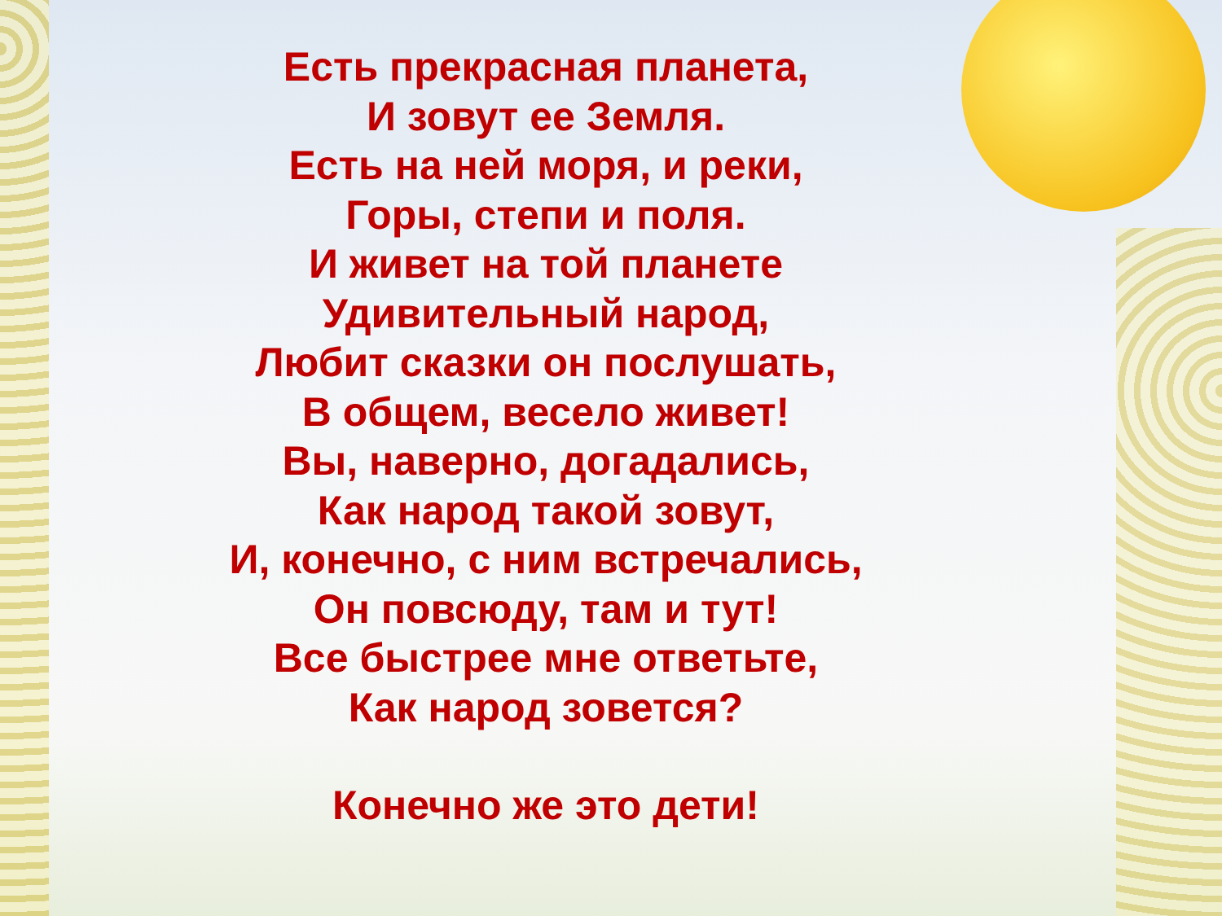Есть прекрасная планета,
И зовут ее Земля.
Есть на ней моря, и реки,
Горы, степи и поля.
И живет на той планете
Удивительный народ,
Любит сказки он послушать,
В общем, весело живет!
Вы, наверно, догадались,
Как народ такой зовут,
И, конечно, с ним встречались,
Он повсюду, там и тут!
Все быстрее мне ответьте,
Как народ зовется?
Конечно же это дети!